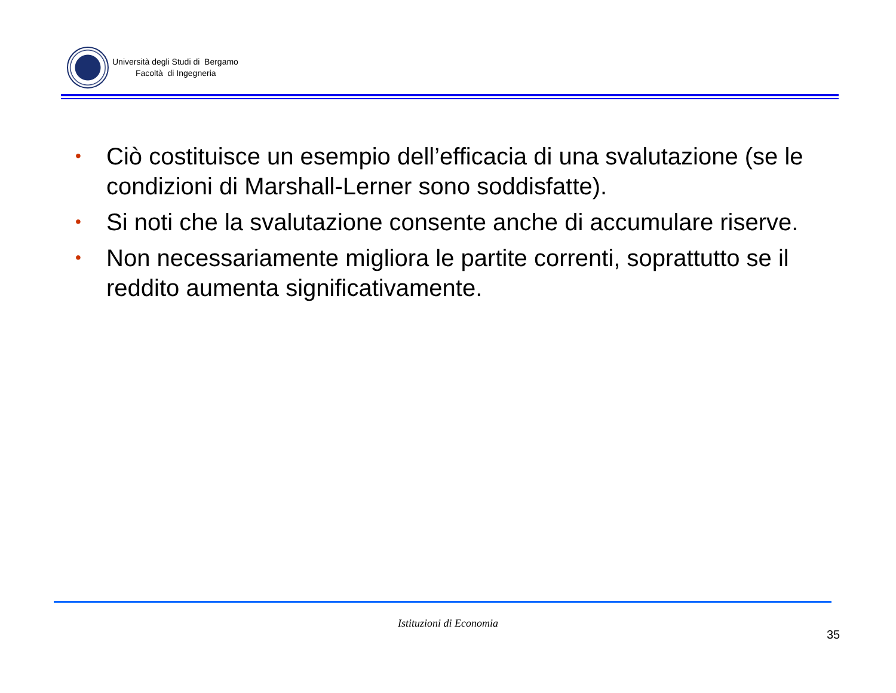Università degli Studi di Bergamo
Facoltà di Ingegneria
• Ciò costituisce un esempio dell’efficacia di una svalutazione (se le condizioni di Marshall-Lerner sono soddisfatte).
• Si noti che la svalutazione consente anche di accumulare riserve.
• Non necessariamente migliora le partite correnti, soprattutto se il reddito aumenta significativamente.
Istituzioni di Economia
35